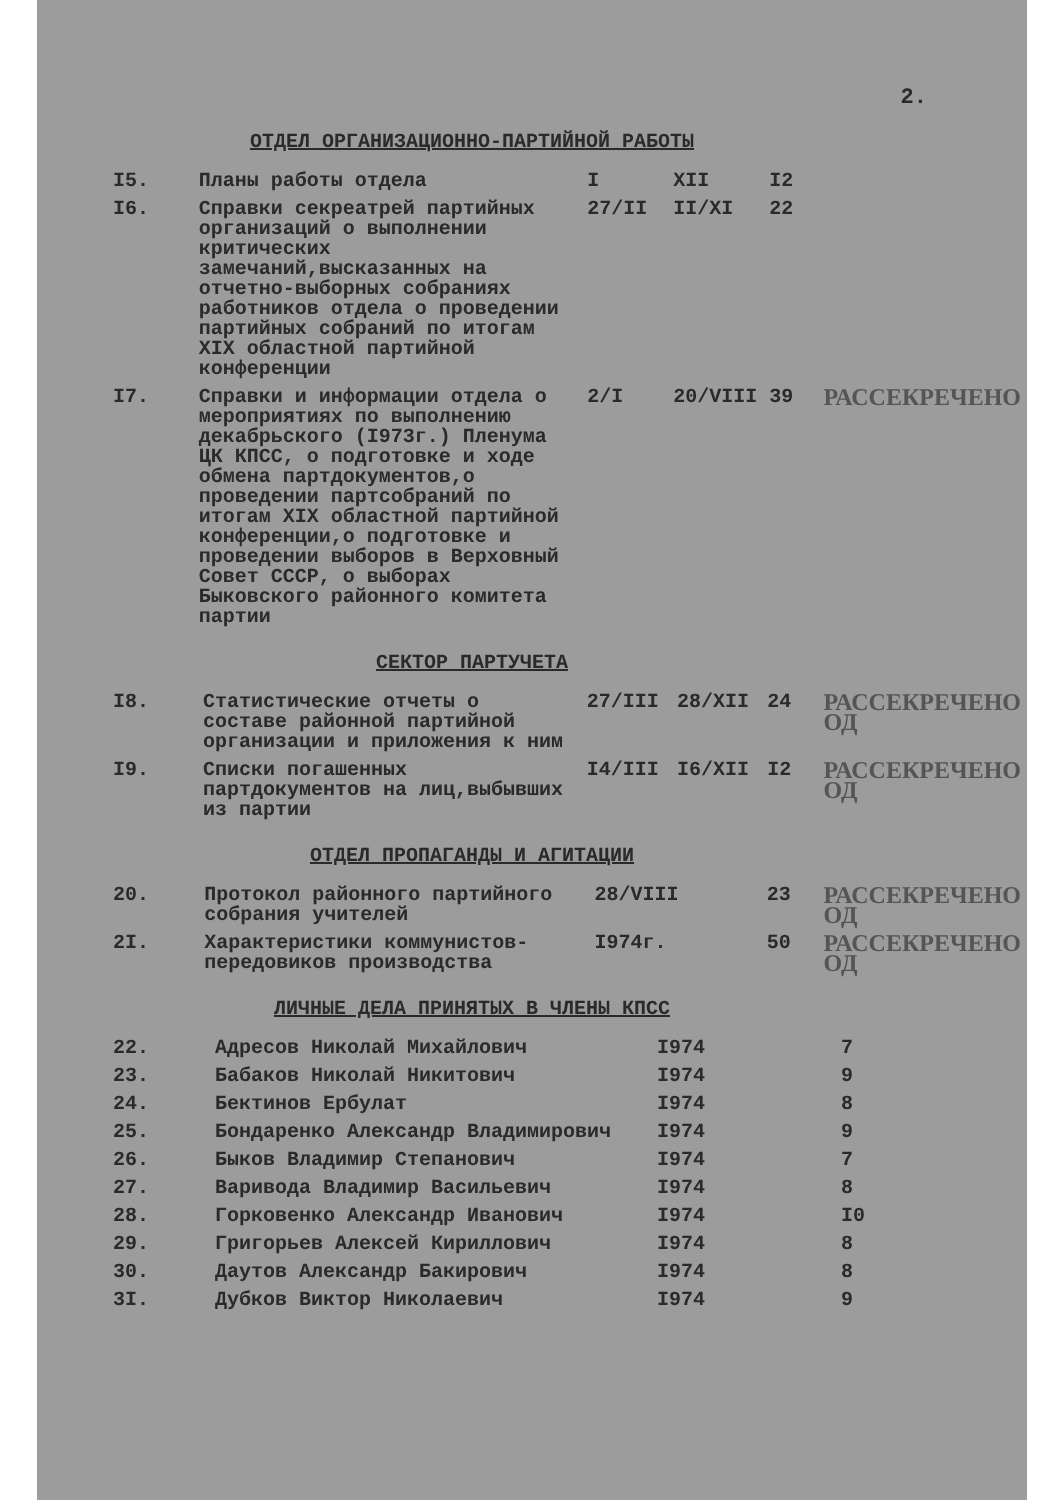2.
ОТДЕЛ ОРГАНИЗАЦИОННО-ПАРТИЙНОЙ РАБОТЫ
| I5. | Планы работы отдела | I | XII | I2 | |
| I6. | Справки секреатрей партийных организаций о выполнении критических замечаний,высказанных на отчетно-выборных собраниях работников отдела о проведении партийных собраний по итогам XIX областной партийной конференции | 27/II | II/XI | 22 | |
| I7. | Справки и информации отдела о мероприятиях по выполнению декабрьского (I973г.) Пленума ЦК КПСС, о подготовке и ходе обмена партдокументов,о проведении партсобраний по итогам XIX областной партийной конференции,о подготовке и проведении выборов в Верховный Совет СССР, о выборах Быковского районного комитета партии | 2/I | 20/VIII | 39 | РАССЕКРЕЧЕНО |
СЕКТОР ПАРТУЧЕТА
| I8. | Статистические отчеты о составе районной партийной организации и приложения к ним | 27/III | 28/XII | 24 | РАССЕКРЕЧЕНО ОД |
| I9. | Списки погашенных партдокументов на лиц,выбывших из партии | I4/III | I6/XII | I2 | РАССЕКРЕЧЕНО ОД |
ОТДЕЛ ПРОПАГАНДЫ И АГИТАЦИИ
| 20. | Протокол районного партийного собрания учителей | 28/VIII | | 23 | РАССЕКРЕЧЕНО ОД |
| 2I. | Характеристики коммунистов-передовиков производства | I974г. | | 50 | РАССЕКРЕЧЕНО ОД |
ЛИЧНЫЕ ДЕЛА ПРИНЯТЫХ В ЧЛЕНЫ КПСС
| 22. | Адресов Николай Михайлович | I974 | | 7 |
| 23. | Бабаков Николай Никитович | I974 | | 9 |
| 24. | Бектинов Ербулат | I974 | | 8 |
| 25. | Бондаренко Александр Владимирович | I974 | | 9 |
| 26. | Быков Владимир Степанович | I974 | | 7 |
| 27. | Варивода Владимир Васильевич | I974 | | 8 |
| 28. | Горковенко Александр Иванович | I974 | | I0 |
| 29. | Григорьев Алексей Кириллович | I974 | | 8 |
| 30. | Даутов Александр Бакирович | I974 | | 8 |
| 3I. | Дубков Виктор Николаевич | I974 | | 9 |